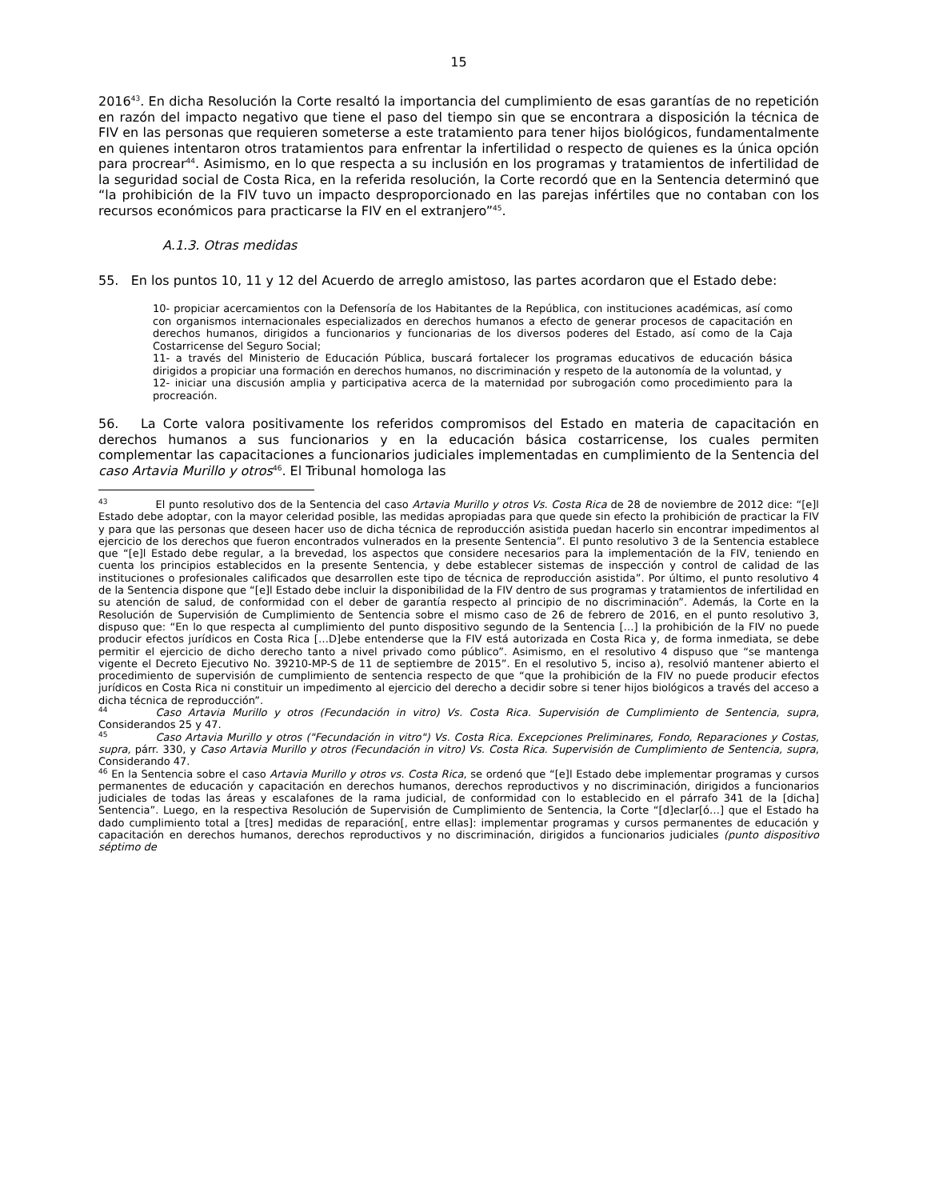15
2016<sup>43</sup>. En dicha Resolución la Corte resaltó la importancia del cumplimiento de esas garantías de no repetición en razón del impacto negativo que tiene el paso del tiempo sin que se encontrara a disposición la técnica de FIV en las personas que requieren someterse a este tratamiento para tener hijos biológicos, fundamentalmente en quienes intentaron otros tratamientos para enfrentar la infertilidad o respecto de quienes es la única opción para procrear<sup>44</sup>. Asimismo, en lo que respecta a su inclusión en los programas y tratamientos de infertilidad de la seguridad social de Costa Rica, en la referida resolución, la Corte recordó que en la Sentencia determinó que “la prohibición de la FIV tuvo un impacto desproporcionado en las parejas infértiles que no contaban con los recursos económicos para practicarse la FIV en el extranjero”<sup>45</sup>.
A.1.3. Otras medidas
55. En los puntos 10, 11 y 12 del Acuerdo de arreglo amistoso, las partes acordaron que el Estado debe:
10- propiciar acercamientos con la Defensoría de los Habitantes de la República, con instituciones académicas, así como con organismos internacionales especializados en derechos humanos a efecto de generar procesos de capacitación en derechos humanos, dirigidos a funcionarios y funcionarias de los diversos poderes del Estado, así como de la Caja Costarricense del Seguro Social;
11- a través del Ministerio de Educación Pública, buscará fortalecer los programas educativos de educación básica dirigidos a propiciar una formación en derechos humanos, no discriminación y respeto de la autonomía de la voluntad, y
12- iniciar una discusión amplia y participativa acerca de la maternidad por subrogación como procedimiento para la procreación.
56. La Corte valora positivamente los referidos compromisos del Estado en materia de capacitación en derechos humanos a sus funcionarios y en la educación básica costarricense, los cuales permiten complementar las capacitaciones a funcionarios judiciales implementadas en cumplimiento de la Sentencia del caso Artavia Murillo y otros<sup>46</sup>. El Tribunal homologa las
<sup>43</sup> El punto resolutivo dos de la Sentencia del caso Artavia Murillo y otros Vs. Costa Rica de 28 de noviembre de 2012 dice: “[e]l Estado debe adoptar, con la mayor celeridad posible, las medidas apropiadas para que quede sin efecto la prohibición de practicar la FIV y para que las personas que deseen hacer uso de dicha técnica de reproducción asistida puedan hacerlo sin encontrar impedimentos al ejercicio de los derechos que fueron encontrados vulnerados en la presente Sentencia”. El punto resolutivo 3 de la Sentencia establece que “[e]l Estado debe regular, a la brevedad, los aspectos que considere necesarios para la implementación de la FIV, teniendo en cuenta los principios establecidos en la presente Sentencia, y debe establecer sistemas de inspección y control de calidad de las instituciones o profesionales calificados que desarrollen este tipo de técnica de reproducción asistida”. Por último, el punto resolutivo 4 de la Sentencia dispone que “[e]l Estado debe incluir la disponibilidad de la FIV dentro de sus programas y tratamientos de infertilidad en su atención de salud, de conformidad con el deber de garantía respecto al principio de no discriminación”. Además, la Corte en la Resolución de Supervisión de Cumplimiento de Sentencia sobre el mismo caso de 26 de febrero de 2016, en el punto resolutivo 3, dispuso que: “En lo que respecta al cumplimiento del punto dispositivo segundo de la Sentencia […] la prohibición de la FIV no puede producir efectos jurídicos en Costa Rica […D]ebe entenderse que la FIV está autorizada en Costa Rica y, de forma inmediata, se debe permitir el ejercicio de dicho derecho tanto a nivel privado como público”. Asimismo, en el resolutivo 4 dispuso que “se mantenga vigente el Decreto Ejecutivo No. 39210-MP-S de 11 de septiembre de 2015”. En el resolutivo 5, inciso a), resolvió mantener abierto el procedimiento de supervisión de cumplimiento de sentencia respecto de que “que la prohibición de la FIV no puede producir efectos jurídicos en Costa Rica ni constituir un impedimento al ejercicio del derecho a decidir sobre si tener hijos biológicos a través del acceso a dicha técnica de reproducción”.
<sup>44</sup> Caso Artavia Murillo y otros (Fecundación in vitro) Vs. Costa Rica. Supervisión de Cumplimiento de Sentencia, supra, Considerandos 25 y 47.
<sup>45</sup> Caso Artavia Murillo y otros ("Fecundación in vitro") Vs. Costa Rica. Excepciones Preliminares, Fondo, Reparaciones y Costas, supra, párr. 330, y Caso Artavia Murillo y otros (Fecundación in vitro) Vs. Costa Rica. Supervisión de Cumplimiento de Sentencia, supra, Considerando 47.
<sup>46</sup> En la Sentencia sobre el caso Artavia Murillo y otros vs. Costa Rica, se ordenó que “[e]l Estado debe implementar programas y cursos permanentes de educación y capacitación en derechos humanos, derechos reproductivos y no discriminación, dirigidos a funcionarios judiciales de todas las áreas y escalafones de la rama judicial, de conformidad con lo establecido en el párrafo 341 de la [dicha] Sentencia”. Luego, en la respectiva Resolución de Supervisión de Cumplimiento de Sentencia, la Corte “[d]eclar[ó…] que el Estado ha dado cumplimiento total a [tres] medidas de reparación[, entre ellas]: implementar programas y cursos permanentes de educación y capacitación en derechos humanos, derechos reproductivos y no discriminación, dirigidos a funcionarios judiciales (punto dispositivo séptimo de